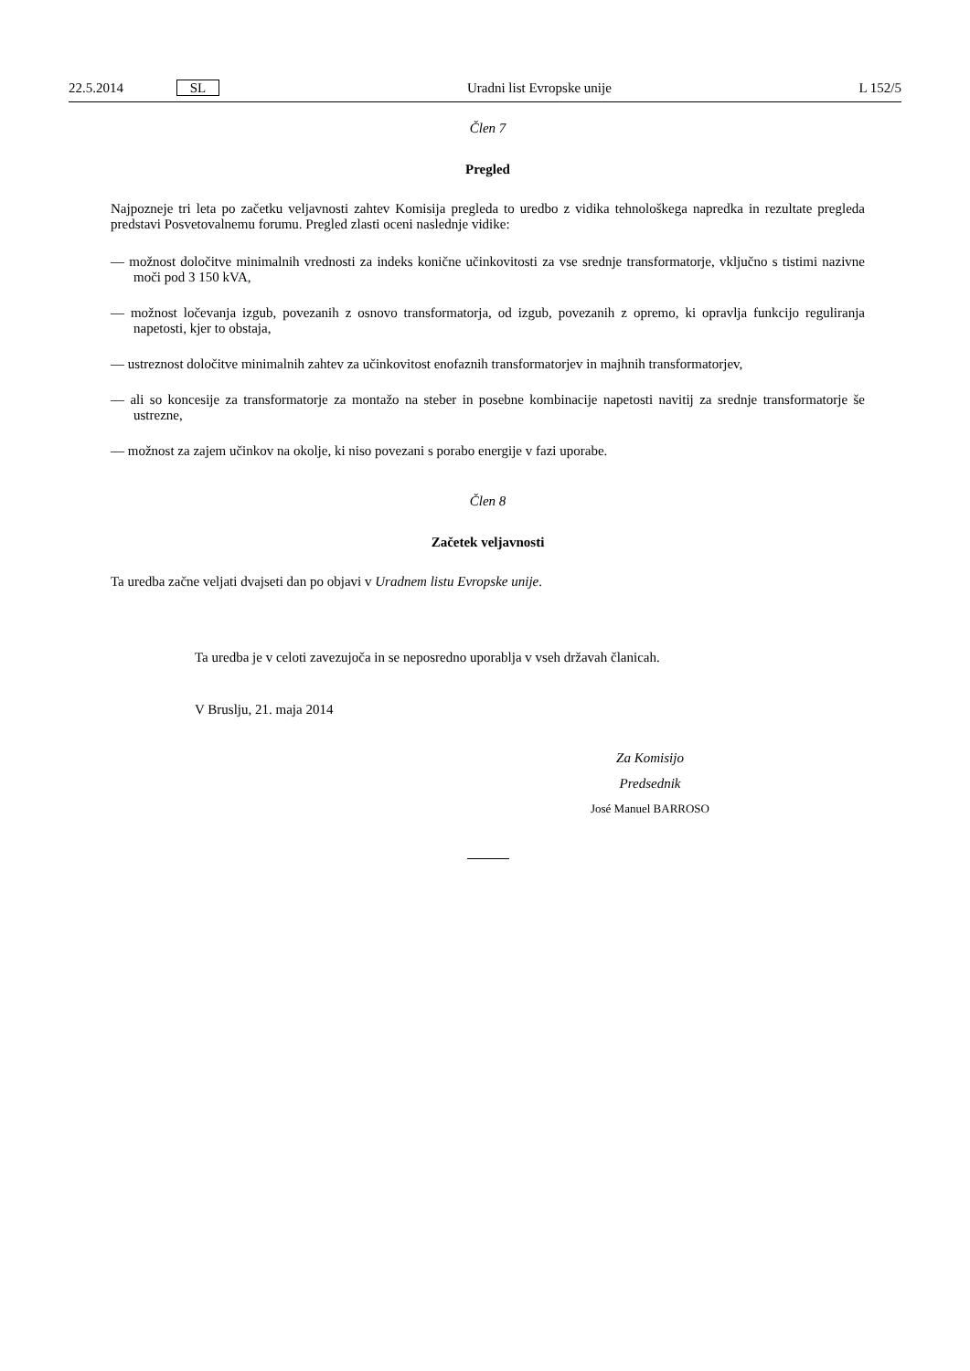22.5.2014 SL Uradni list Evropske unije L 152/5
Člen 7
Pregled
Najpozneje tri leta po začetku veljavnosti zahtev Komisija pregleda to uredbo z vidika tehnološkega napredka in rezultate pregleda predstavi Posvetovalnemu forumu. Pregled zlasti oceni naslednje vidike:
— možnost določitve minimalnih vrednosti za indeks konične učinkovitosti za vse srednje transformatorje, vključno s tistimi nazivne moči pod 3 150 kVA,
— možnost ločevanja izgub, povezanih z osnovo transformatorja, od izgub, povezanih z opremo, ki opravlja funkcijo reguliranja napetosti, kjer to obstaja,
— ustreznost določitve minimalnih zahtev za učinkovitost enofaznih transformatorjev in majhnih transformatorjev,
— ali so koncesije za transformatorje za montažo na steber in posebne kombinacije napetosti navitij za srednje transformatorje še ustrezne,
— možnost za zajem učinkov na okolje, ki niso povezani s porabo energije v fazi uporabe.
Člen 8
Začetek veljavnosti
Ta uredba začne veljati dvajseti dan po objavi v Uradnem listu Evropske unije.
Ta uredba je v celoti zavezujoča in se neposredno uporablja v vseh državah članicah.
V Bruslju, 21. maja 2014
Za Komisijo
Predsednik
José Manuel BARROSO